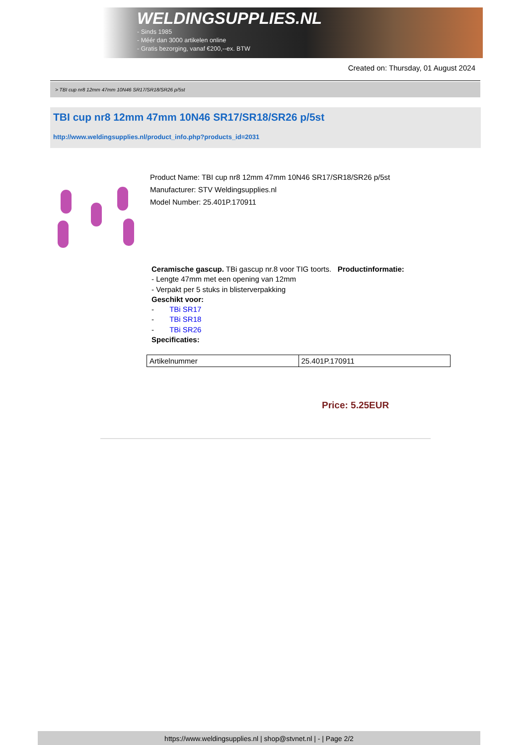WELDINGSUPPLIES.NL
- Sinds 1985
- Méér dan 3000 artikelen online
- Gratis bezorging, vanaf €200,--ex. BTW
Created on: Thursday, 01 August 2024
> TBI cup nr8 12mm 47mm 10N46 SR17/SR18/SR26 p/5st
TBI cup nr8 12mm 47mm 10N46 SR17/SR18/SR26 p/5st
http://www.weldingsupplies.nl/product_info.php?products_id=2031
Product Name: TBI cup nr8 12mm 47mm 10N46 SR17/SR18/SR26 p/5st
Manufacturer: STV Weldingsupplies.nl
Model Number: 25.401P.170911
Ceramische gascup. TBi gascup nr.8 voor TIG toorts. Productinformatie:
- Lengte 47mm met een opening van 12mm
- Verpakt per 5 stuks in blisterverpakking
Geschikt voor:
- TBi SR17
- TBi SR18
- TBi SR26
Specificaties:
| Artikelnummer | 25.401P.170911 |
Price: 5.25EUR
https://www.weldingsupplies.nl | shop@stvnet.nl | - | Page 2/2